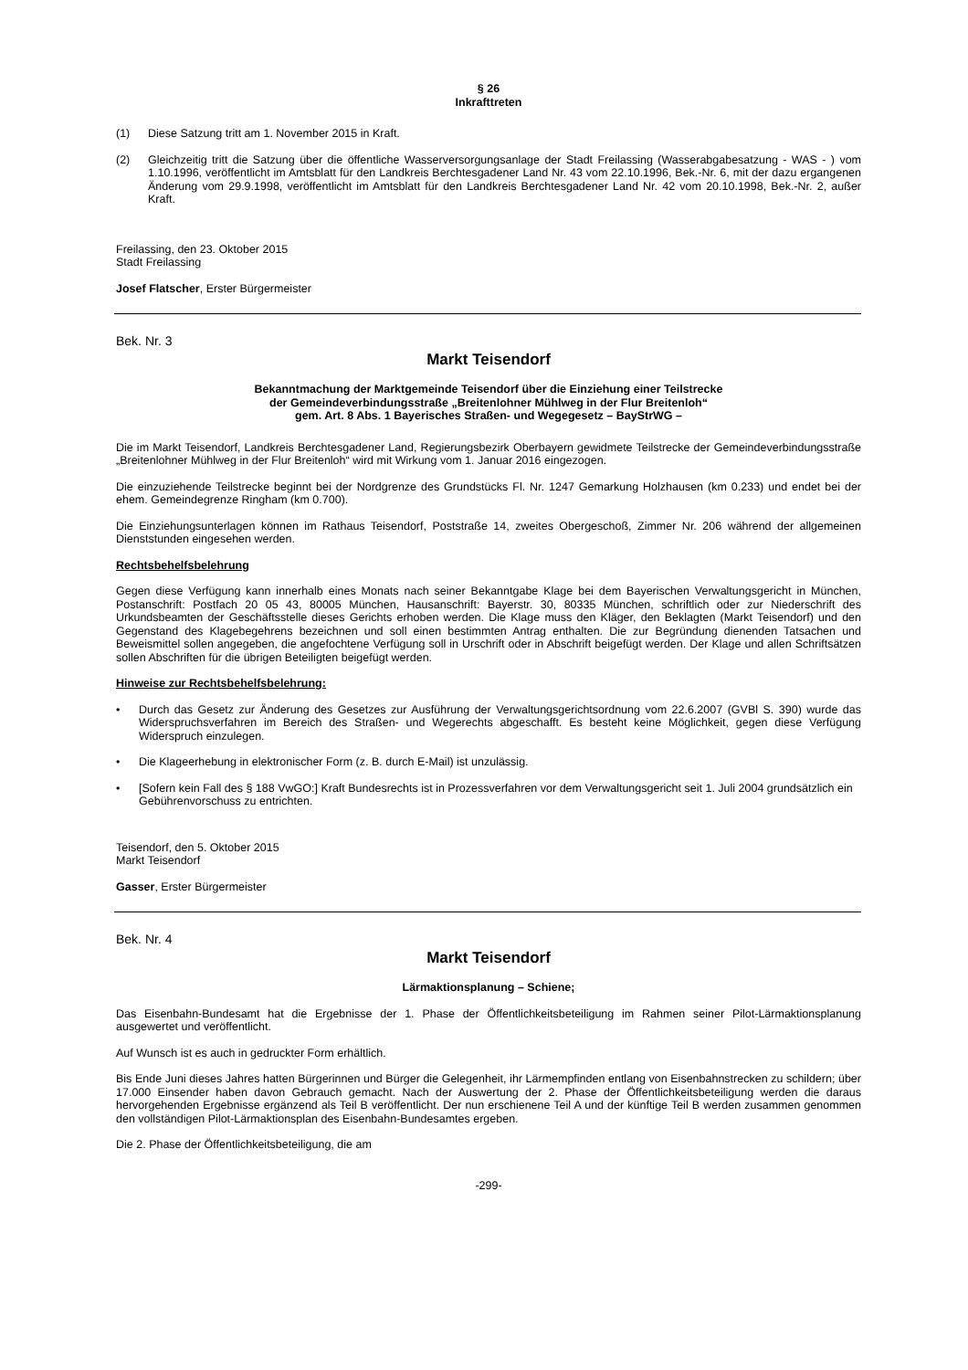§ 26
Inkrafttreten
(1) Diese Satzung tritt am 1. November 2015 in Kraft.
(2) Gleichzeitig tritt die Satzung über die öffentliche Wasserversorgungsanlage der Stadt Freilassing (Wasserabgabesatzung - WAS - ) vom 1.10.1996, veröffentlicht im Amtsblatt für den Landkreis Berchtesgadener Land Nr. 43 vom 22.10.1996, Bek.-Nr. 6, mit der dazu ergangenen Änderung vom 29.9.1998, veröffentlicht im Amtsblatt für den Landkreis Berchtesgadener Land Nr. 42 vom 20.10.1998, Bek.-Nr. 2, außer Kraft.
Freilassing, den 23. Oktober 2015
Stadt Freilassing
Josef Flatscher, Erster Bürgermeister
Bek. Nr. 3
Markt Teisendorf
Bekanntmachung der Marktgemeinde Teisendorf über die Einziehung einer Teilstrecke
der Gemeindeverbindungsstraße „Breitenlohner Mühlweg in der Flur Breitenloh“
gem. Art. 8 Abs. 1 Bayerisches Straßen- und Wegegesetz – BayStrWG –
Die im Markt Teisendorf, Landkreis Berchtesgadener Land, Regierungsbezirk Oberbayern gewidmete Teilstrecke der Gemeindeverbindungsstraße „Breitenlohner Mühlweg in der Flur Breitenloh“ wird mit Wirkung vom 1. Januar 2016 eingezogen.
Die einzuziehende Teilstrecke beginnt bei der Nordgrenze des Grundstücks Fl. Nr. 1247 Gemarkung Holzhausen (km 0.233) und endet bei der ehem. Gemeindegrenze Ringham (km 0.700).
Die Einziehungsunterlagen können im Rathaus Teisendorf, Poststraße 14, zweites Obergeschoß, Zimmer Nr. 206 während der allgemeinen Dienststunden eingesehen werden.
Rechtsbehelfsbelehrung
Gegen diese Verfügung kann innerhalb eines Monats nach seiner Bekanntgabe Klage bei dem Bayerischen Verwaltungsgericht in München, Postanschrift: Postfach 20 05 43, 80005 München, Hausanschrift: Bayerstr. 30, 80335 München, schriftlich oder zur Niederschrift des Urkundsbeamten der Geschäftsstelle dieses Gerichts erhoben werden. Die Klage muss den Kläger, den Beklagten (Markt Teisendorf) und den Gegenstand des Klagebegehrens bezeichnen und soll einen bestimmten Antrag enthalten. Die zur Begründung dienenden Tatsachen und Beweismittel sollen angegeben, die angefochtene Verfügung soll in Urschrift oder in Abschrift beigefügt werden. Der Klage und allen Schriftsätzen sollen Abschriften für die übrigen Beteiligten beigefügt werden.
Hinweise zur Rechtsbehelfsbelehrung:
• Durch das Gesetz zur Änderung des Gesetzes zur Ausführung der Verwaltungsgerichtsordnung vom 22.6.2007 (GVBl S. 390) wurde das Widerspruchsverfahren im Bereich des Straßen- und Wegerechts abgeschafft. Es besteht keine Möglichkeit, gegen diese Verfügung Widerspruch einzulegen.
• Die Klageerhebung in elektronischer Form (z. B. durch E-Mail) ist unzulässig.
• [Sofern kein Fall des § 188 VwGO:] Kraft Bundesrechts ist in Prozessverfahren vor dem Verwaltungsgericht seit 1. Juli 2004 grundsätzlich ein Gebührenvorschuss zu entrichten.
Teisendorf, den 5. Oktober 2015
Markt Teisendorf
Gasser, Erster Bürgermeister
Bek. Nr. 4
Markt Teisendorf
Lärmaktionsplanung – Schiene;
Das Eisenbahn-Bundesamt hat die Ergebnisse der 1. Phase der Öffentlichkeitsbeteiligung im Rahmen seiner Pilot-Lärmaktionsplanung ausgewertet und veröffentlicht.
Auf Wunsch ist es auch in gedruckter Form erhältlich.
Bis Ende Juni dieses Jahres hatten Bürgerinnen und Bürger die Gelegenheit, ihr Lärmempfinden entlang von Eisenbahnstrecken zu schildern; über 17.000 Einsender haben davon Gebrauch gemacht. Nach der Auswertung der 2. Phase der Öffentlichkeitsbeteiligung werden die daraus hervorgehenden Ergebnisse ergänzend als Teil B veröffentlicht. Der nun erschienene Teil A und der künftige Teil B werden zusammen genommen den vollständigen Pilot-Lärmaktionsplan des Eisenbahn-Bundesamtes ergeben.
Die 2. Phase der Öffentlichkeitsbeteiligung, die am
-299-